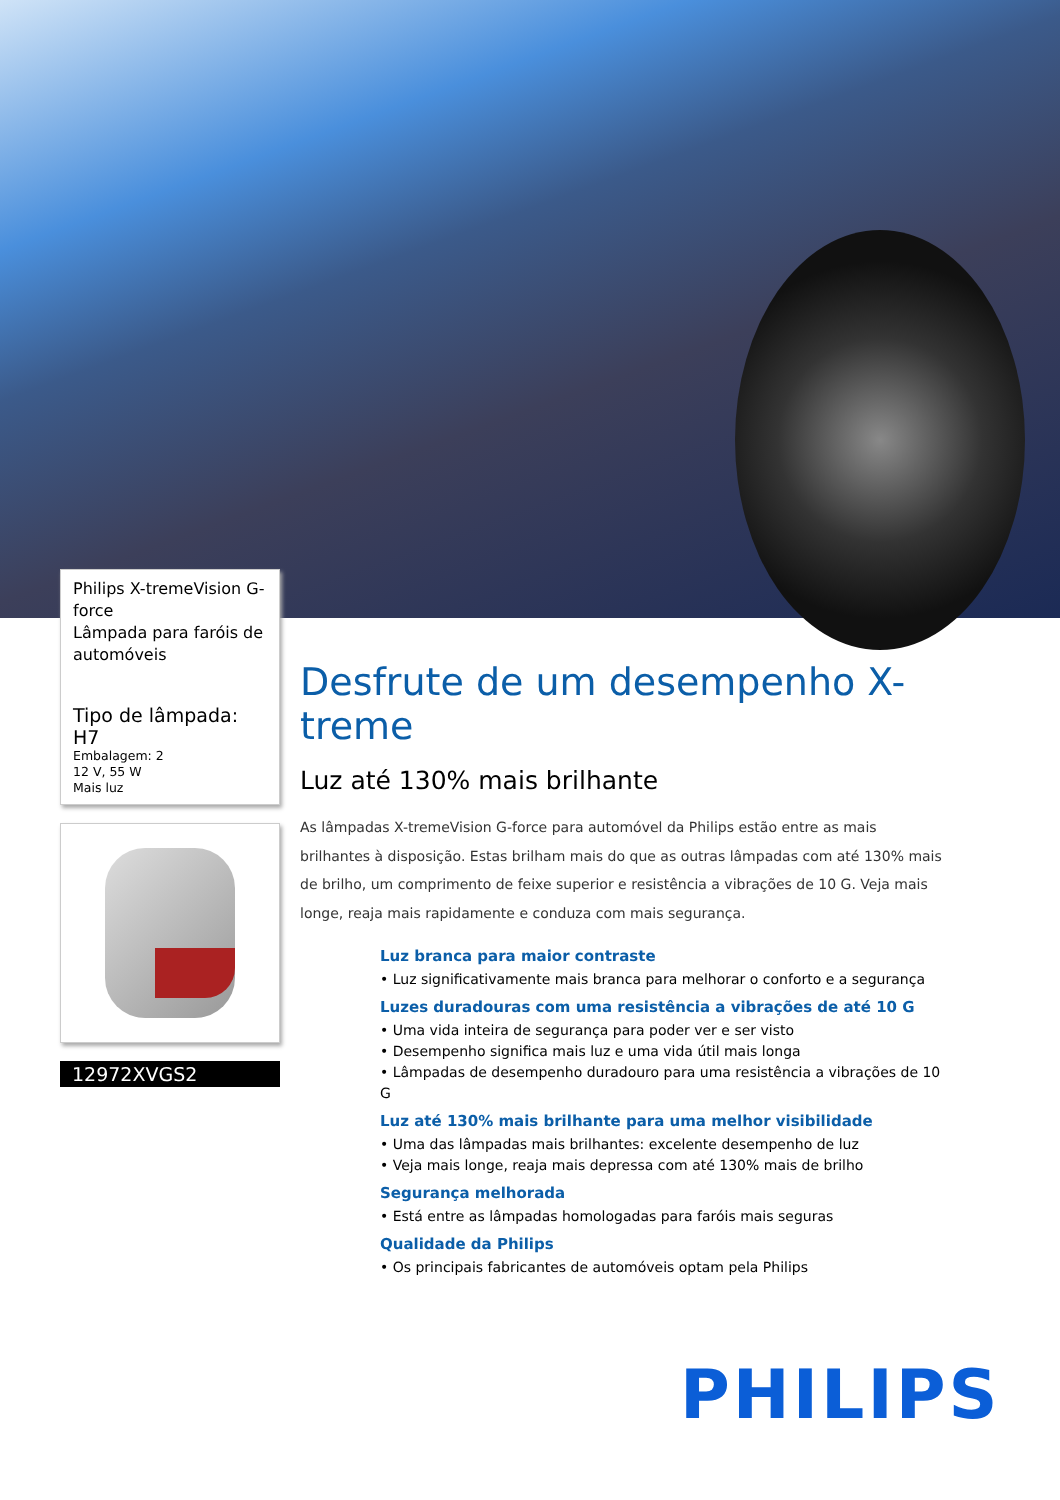Philips X-tremeVision G-force
Lâmpada para faróis de automóveis
Tipo de lâmpada: H7
Embalagem: 2
12 V, 55 W
Mais luz
12972XVGS2
Desfrute de um desempenho X-treme
Luz até 130% mais brilhante
As lâmpadas X-tremeVision G-force para automóvel da Philips estão entre as mais brilhantes à disposição. Estas brilham mais do que as outras lâmpadas com até 130% mais de brilho, um comprimento de feixe superior e resistência a vibrações de 10 G. Veja mais longe, reaja mais rapidamente e conduza com mais segurança.
Luz branca para maior contraste
• Luz significativamente mais branca para melhorar o conforto e a segurança
Luzes duradouras com uma resistência a vibrações de até 10 G
• Uma vida inteira de segurança para poder ver e ser visto
• Desempenho significa mais luz e uma vida útil mais longa
• Lâmpadas de desempenho duradouro para uma resistência a vibrações de 10 G
Luz até 130% mais brilhante para uma melhor visibilidade
• Uma das lâmpadas mais brilhantes: excelente desempenho de luz
• Veja mais longe, reaja mais depressa com até 130% mais de brilho
Segurança melhorada
• Está entre as lâmpadas homologadas para faróis mais seguras
Qualidade da Philips
• Os principais fabricantes de automóveis optam pela Philips
PHILIPS